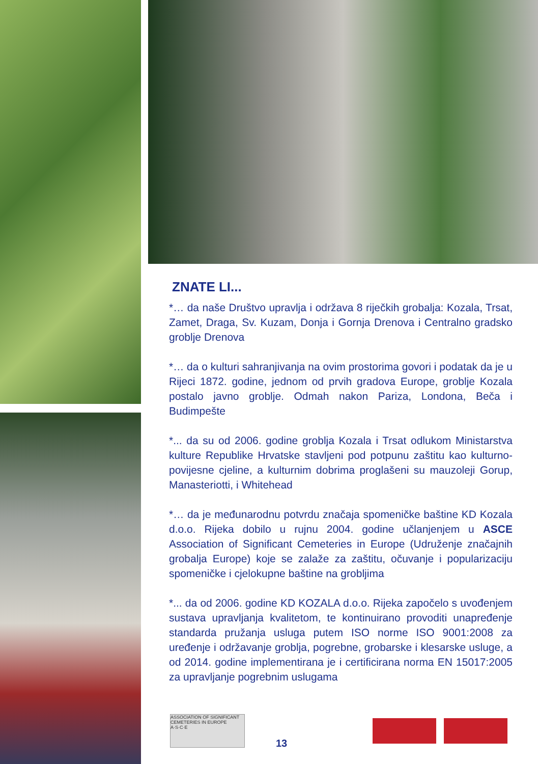ZNATE LI...
*… da naše Društvo upravlja i održava 8 riječkih grobalja: Kozala, Trsat, Zamet, Draga, Sv. Kuzam, Donja i Gornja Drenova i Centralno gradsko groblje Drenova
*… da o kulturi sahranjivanja na ovim prostorima govori i podatak da je u Rijeci 1872. godine, jednom od prvih gradova Europe, groblje Kozala postalo javno groblje. Odmah nakon Pariza, Londona, Beča i Budimpešte
*... da su od 2006. godine groblja Kozala i Trsat odlukom Ministarstva kulture Republike Hrvatske stavljeni pod potpunu zaštitu kao kulturno-povijesne cjeline, a kulturnim dobrima proglašeni su mauzoleji Gorup, Manasteriotti, i Whitehead
*… da je međunarodnu potvrdu značaja spomeničke baštine KD Kozala d.o.o. Rijeka dobilo u rujnu 2004. godine učlanjenjem u ASCE Association of Significant Cemeteries in Europe (Udruženje značajnih grobalja Europe) koje se zalaže za zaštitu, očuvanje i popularizaciju spomeničke i cjelokupne baštine na grobljima
*... da od 2006. godine KD KOZALA d.o.o. Rijeka započelo s uvođenjem sustava upravljanja kvalitetom, te kontinuirano provoditi unapređenje standarda pružanja usluga putem ISO norme ISO 9001:2008 za uređenje i održavanje groblja, pogrebne, grobarske i klesarske usluge, a od 2014. godine implementirana je i certificirana norma EN 15017:2005 za upravljanje pogrebnim uslugama
ASSOCIATION OF SIGNIFICANT CEMETERIES IN EUROPE A·S·C·E
13